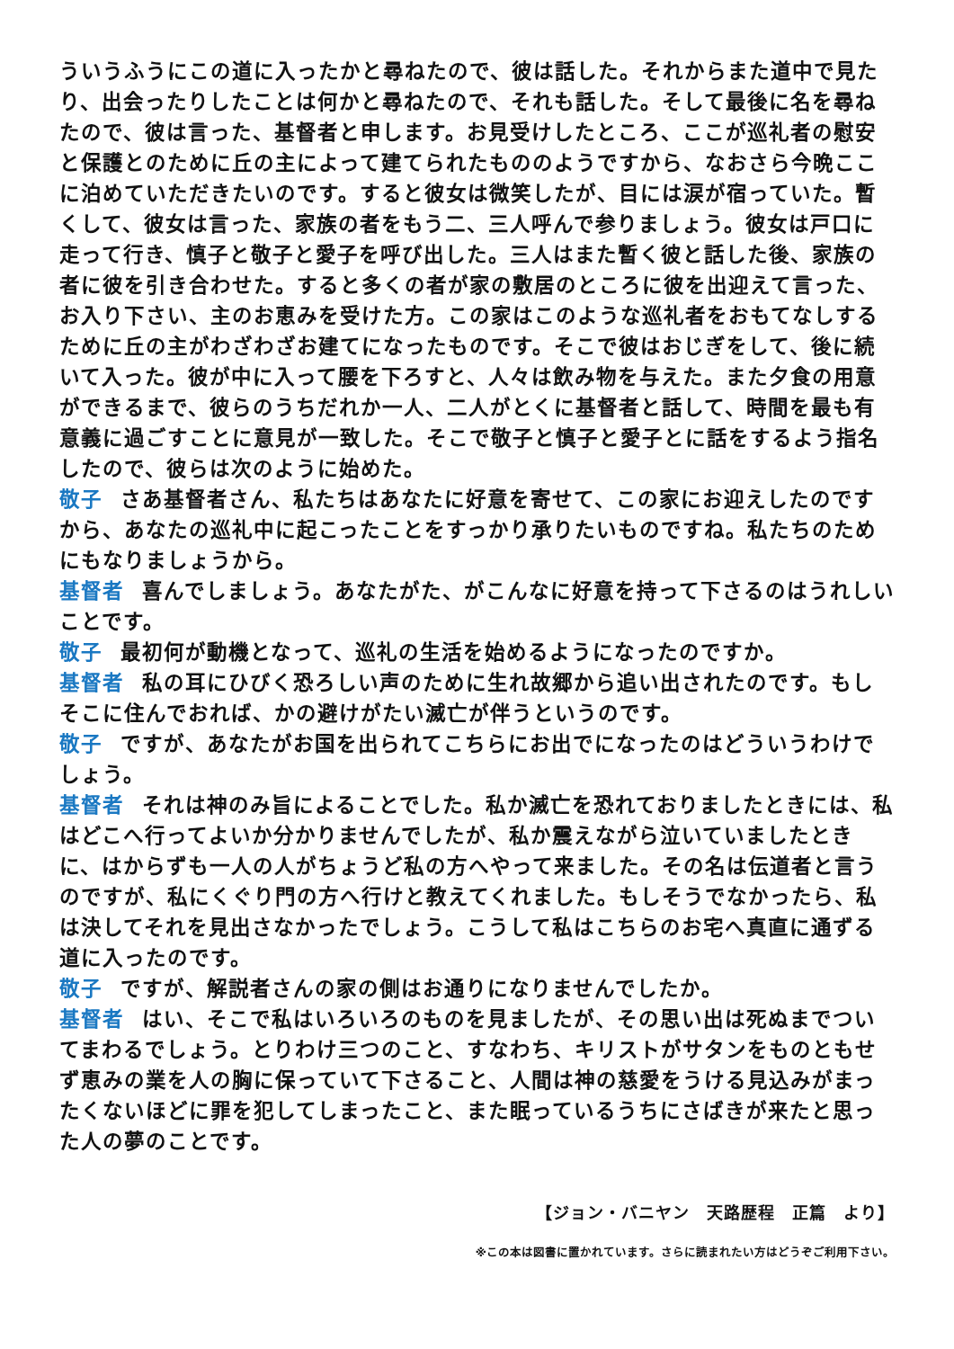ういうふうにこの道に入ったかと尋ねたので、彼は話した。それからまた道中で見たり、出会ったりしたことは何かと尋ねたので、それも話した。そして最後に名を尋ねたので、彼は言った、基督者と申します。お見受けしたところ、ここが巡礼者の慰安と保護とのために丘の主によって建てられたもののようですから、なおさら今晩ここに泊めていただきたいのです。すると彼女は微笑したが、目には涙が宿っていた。暫くして、彼女は言った、家族の者をもう二、三人呼んで参りましょう。彼女は戸口に走って行き、慎子と敬子と愛子を呼び出した。三人はまた暫く彼と話した後、家族の者に彼を引き合わせた。すると多くの者が家の敷居のところに彼を出迎えて言った、お入り下さい、主のお恵みを受けた方。この家はこのような巡礼者をおもてなしするために丘の主がわざわざお建てになったものです。そこで彼はおじぎをして、後に続いて入った。彼が中に入って腰を下ろすと、人々は飲み物を与えた。また夕食の用意ができるまで、彼らのうちだれか一人、二人がとくに基督者と話して、時間を最も有意義に過ごすことに意見が一致した。そこで敬子と慎子と愛子とに話をするよう指名したので、彼らは次のように始めた。
敬子 さあ基督者さん、私たちはあなたに好意を寄せて、この家にお迎えしたのですから、あなたの巡礼中に起こったことをすっかり承りたいものですね。私たちのためにもなりましょうから。
基督者 喜んでしましょう。あなたがた、がこんなに好意を持って下さるのはうれしいことです。
敬子 最初何が動機となって、巡礼の生活を始めるようになったのですか。
基督者 私の耳にひびく恐ろしい声のために生れ故郷から追い出されたのです。もしそこに住んでおれば、かの避けがたい滅亡が伴うというのです。
敬子 ですが、あなたがお国を出られてこちらにお出でになったのはどういうわけでしょう。
基督者 それは神のみ旨によることでした。私か滅亡を恐れておりましたときには、私はどこへ行ってよいか分かりませんでしたが、私か震えながら泣いていましたときに、はからずも一人の人がちょうど私の方へやって来ました。その名は伝道者と言うのですが、私にくぐり門の方へ行けと教えてくれました。もしそうでなかったら、私は決してそれを見出さなかったでしょう。こうして私はこちらのお宅へ真直に通ずる道に入ったのです。
敬子 ですが、解説者さんの家の側はお通りになりませんでしたか。
基督者 はい、そこで私はいろいろのものを見ましたが、その思い出は死ぬまでついてまわるでしょう。とりわけ三つのこと、すなわち、キリストがサタンをものともせず恵みの業を人の胸に保っていて下さること、人間は神の慈愛をうける見込みがまったくないほどに罪を犯してしまったこと、また眠っているうちにさばきが来たと思った人の夢のことです。
【ジョン・バニヤン　天路歴程　正篇　より】
※この本は図書に置かれています。さらに読まれたい方はどうぞご利用下さい。